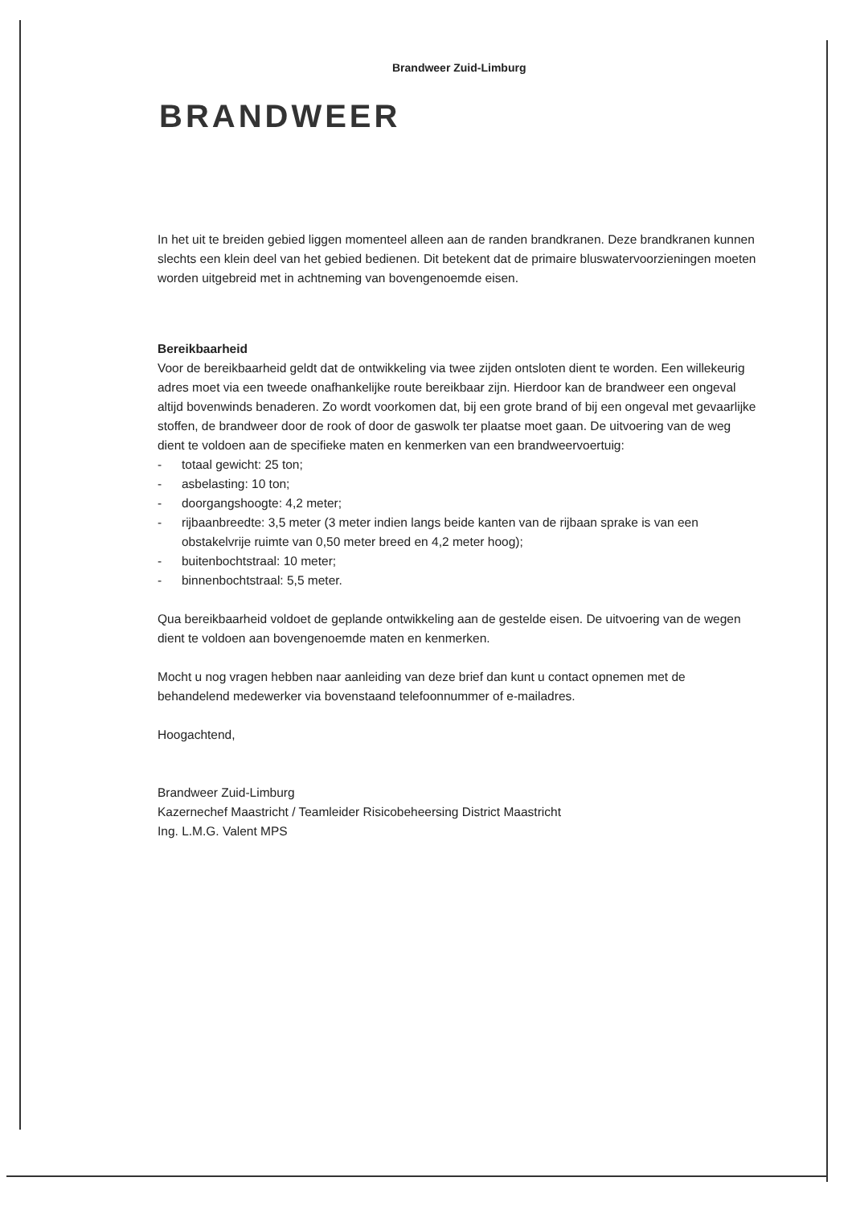Brandweer Zuid-Limburg
BRANDWEER
In het uit te breiden gebied liggen momenteel alleen aan de randen brandkranen. Deze brandkranen kunnen slechts een klein deel van het gebied bedienen. Dit betekent dat de primaire bluswatervoorzieningen moeten worden uitgebreid met in achtneming van bovengenoemde eisen.
Bereikbaarheid
Voor de bereikbaarheid geldt dat de ontwikkeling via twee zijden ontsloten dient te worden. Een willekeurig adres moet via een tweede onafhankelijke route bereikbaar zijn. Hierdoor kan de brandweer een ongeval altijd bovenwinds benaderen. Zo wordt voorkomen dat, bij een grote brand of bij een ongeval met gevaarlijke stoffen, de brandweer door de rook of door de gaswolk ter plaatse moet gaan. De uitvoering van de weg dient te voldoen aan de specifieke maten en kenmerken van een brandweervoertuig:
- totaal gewicht: 25 ton;
- asbelasting: 10 ton;
- doorgangshoogte: 4,2 meter;
- rijbaanbreedte: 3,5 meter (3 meter indien langs beide kanten van de rijbaan sprake is van een obstakelvrije ruimte van 0,50 meter breed en 4,2 meter hoog);
- buitenbochtstraal: 10 meter;
- binnenbochtstraal: 5,5 meter.
Qua bereikbaarheid voldoet de geplande ontwikkeling aan de gestelde eisen. De uitvoering van de wegen dient te voldoen aan bovengenoemde maten en kenmerken.
Mocht u nog vragen hebben naar aanleiding van deze brief dan kunt u contact opnemen met de behandelend medewerker via bovenstaand telefoonnummer of e-mailadres.
Hoogachtend,
Brandweer Zuid-Limburg
Kazernechef Maastricht / Teamleider Risicobeheersing District Maastricht
Ing. L.M.G. Valent MPS